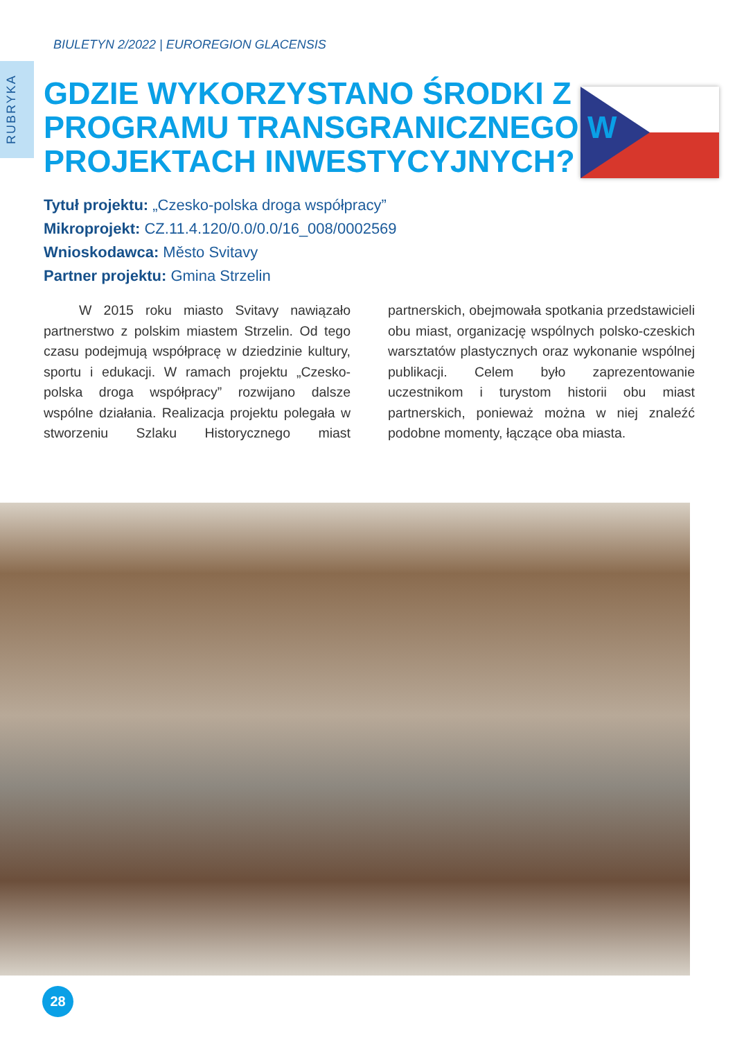BIULETYN 2/2022 | EUROREGION GLACENSIS
RUBRYKA
GDZIE WYKORZYSTANO ŚRODKI Z PROGRAMU TRANSGRANICZNEGO W PROJEKTACH INWESTYCYJNYCH?
Tytuł projektu: „Czesko-polska droga współpracy”
Mikroprojekt: CZ.11.4.120/0.0/0.0/16_008/0002569
Wnioskodawca: Město Svitavy
Partner projektu: Gmina Strzelin
W 2015 roku miasto Svitavy nawiązało partnerstwo z polskim miastem Strzelin. Od tego czasu podejmują współpracę w dziedzinie kultury, sportu i edukacji. W ramach projektu „Czesko-polska droga współpracy” rozwijano dalsze wspólne działania. Realizacja projektu polegała w stworzeniu Szlaku Historycznego miast partnerskich, obejmowała spotkania przedstawicieli obu miast, organizację wspólnych polsko-czeskich warsztatów plastycznych oraz wykonanie wspólnej publikacji. Celem było zaprezentowanie uczestnikom i turystom historii obu miast partnerskich, ponieważ można w niej znaleźć podobne momenty, łączące oba miasta.
28